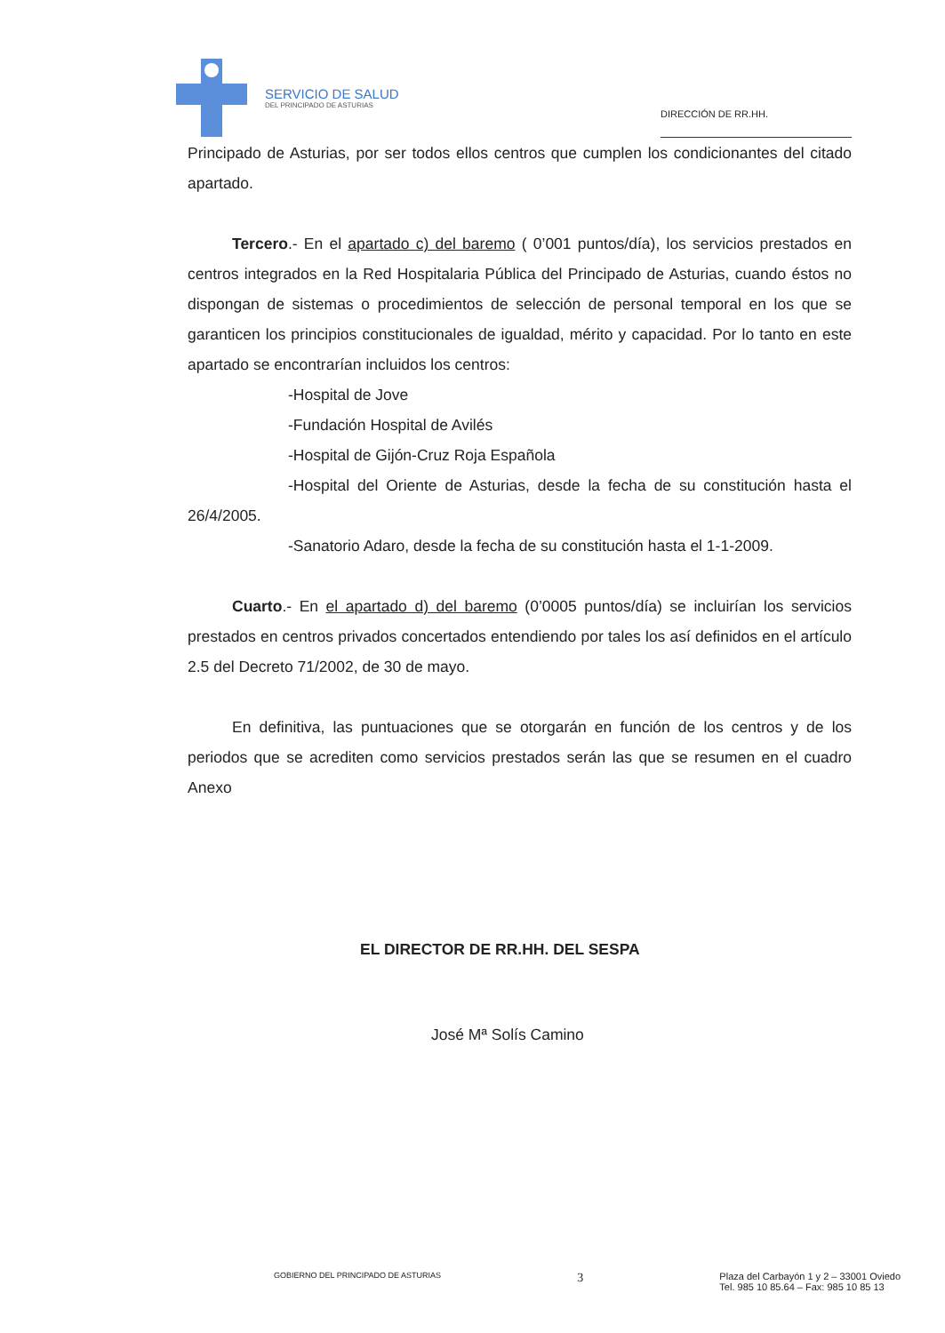SERVICIO DE SALUD
DEL PRINCIPADO DE ASTURIAS
DIRECCIÓN DE RR.HH.
Principado de Asturias, por ser todos ellos centros que cumplen los condicionantes del citado apartado.
Tercero.- En el apartado c) del baremo ( 0’001 puntos/día), los servicios prestados en centros integrados en la Red Hospitalaria Pública del Principado de Asturias, cuando éstos no dispongan de sistemas o procedimientos de selección de personal temporal en los que se garanticen los principios constitucionales de igualdad, mérito y capacidad. Por lo tanto en este apartado se encontrarían incluidos los centros:
-Hospital de Jove
-Fundación Hospital de Avilés
-Hospital de Gijón-Cruz Roja Española
-Hospital del Oriente de Asturias, desde la fecha de su constitución hasta el 26/4/2005.
-Sanatorio Adaro, desde la fecha de su constitución hasta el 1-1-2009.
Cuarto.- En el apartado d) del baremo (0’0005 puntos/día) se incluirían los servicios prestados en centros privados concertados entendiendo por tales los así definidos en el artículo 2.5 del Decreto 71/2002, de 30 de mayo.
En definitiva, las puntuaciones que se otorgarán en función de los centros y de los periodos que se acrediten como servicios prestados serán las que se resumen en el cuadro Anexo
EL DIRECTOR DE RR.HH. DEL SESPA
José Mª Solís Camino
GOBIERNO DEL PRINCIPADO DE ASTURIAS 3 Plaza del Carbayón 1 y 2 – 33001 Oviedo
Tel. 985 10 85.64 – Fax: 985 10 85 13